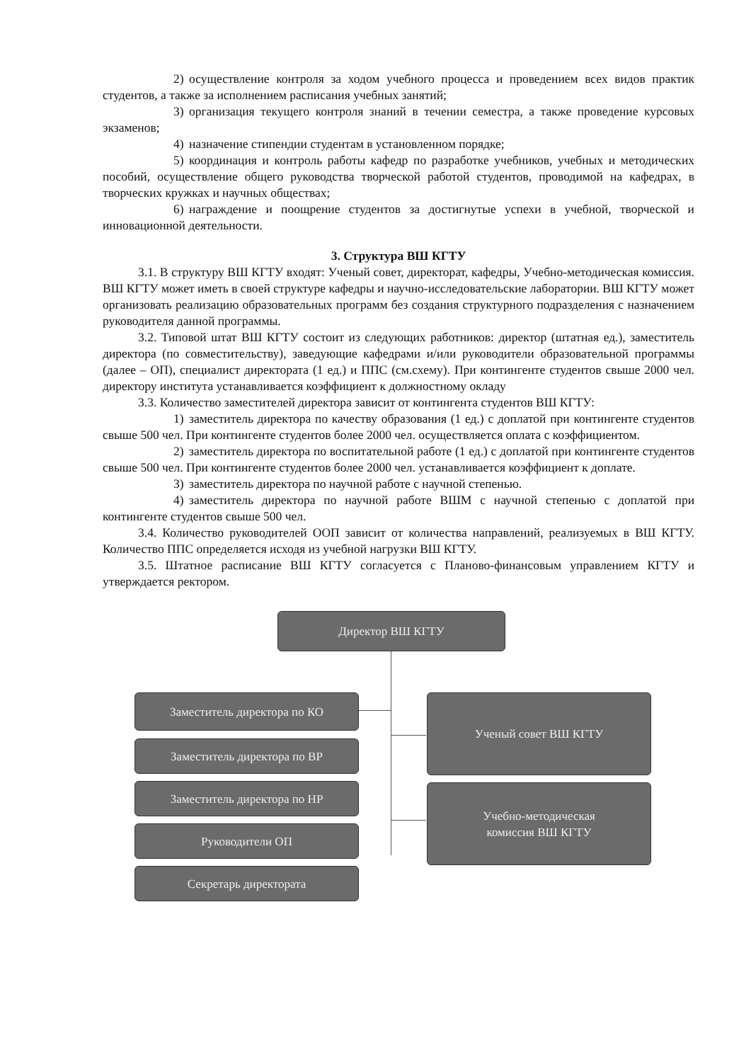2) осуществление контроля за ходом учебного процесса и проведением всех видов практик студентов, а также за исполнением расписания учебных занятий;
3) организация текущего контроля знаний в течении семестра, а также проведение курсовых экзаменов;
4) назначение стипендии студентам в установленном порядке;
5) координация и контроль работы кафедр по разработке учебников, учебных и методических пособий, осуществление общего руководства творческой работой студентов, проводимой на кафедрах, в творческих кружках и научных обществах;
6) награждение и поощрение студентов за достигнутые успехи в учебной, творческой и инновационной деятельности.
3. Структура ВШ КГТУ
3.1. В структуру ВШ КГТУ входят: Ученый совет, директорат, кафедры, Учебно-методическая комиссия. ВШ КГТУ может иметь в своей структуре кафедры и научно-исследовательские лаборатории. ВШ КГТУ может организовать реализацию образовательных программ без создания структурного подразделения с назначением руководителя данной программы.
3.2. Типовой штат ВШ КГТУ состоит из следующих работников: директор (штатная ед.), заместитель директора (по совместительству), заведующие кафедрами и/или руководители образовательной программы (далее – ОП), специалист директората (1 ед.) и ППС (см.схему). При контингенте студентов свыше 2000 чел. директору института устанавливается коэффициент к должностному окладу
3.3. Количество заместителей директора зависит от контингента студентов ВШ КГТУ:
1) заместитель директора по качеству образования (1 ед.) с доплатой при контингенте студентов свыше 500 чел. При контингенте студентов более 2000 чел. осуществляется оплата с коэффициентом.
2) заместитель директора по воспитательной работе (1 ед.) с доплатой при контингенте студентов свыше 500 чел. При контингенте студентов более 2000 чел. устанавливается коэффициент к доплате.
3) заместитель директора по научной работе с научной степенью.
4) заместитель директора по научной работе ВШМ с научной степенью с доплатой при контингенте студентов свыше 500 чел.
3.4. Количество руководителей ООП зависит от количества направлений, реализуемых в ВШ КГТУ. Количество ППС определяется исходя из учебной нагрузки ВШ КГТУ.
3.5. Штатное расписание ВШ КГТУ согласуется с Планово-финансовым управлением КГТУ и утверждается ректором.
Директор ВШ КГТУ
Заместитель директора по КО
Заместитель директора по ВР
Заместитель директора по НР
Руководители ОП
Секретарь директората
Ученый совет ВШ КГТУ
Учебно-методическая
комиссия ВШ КГТУ